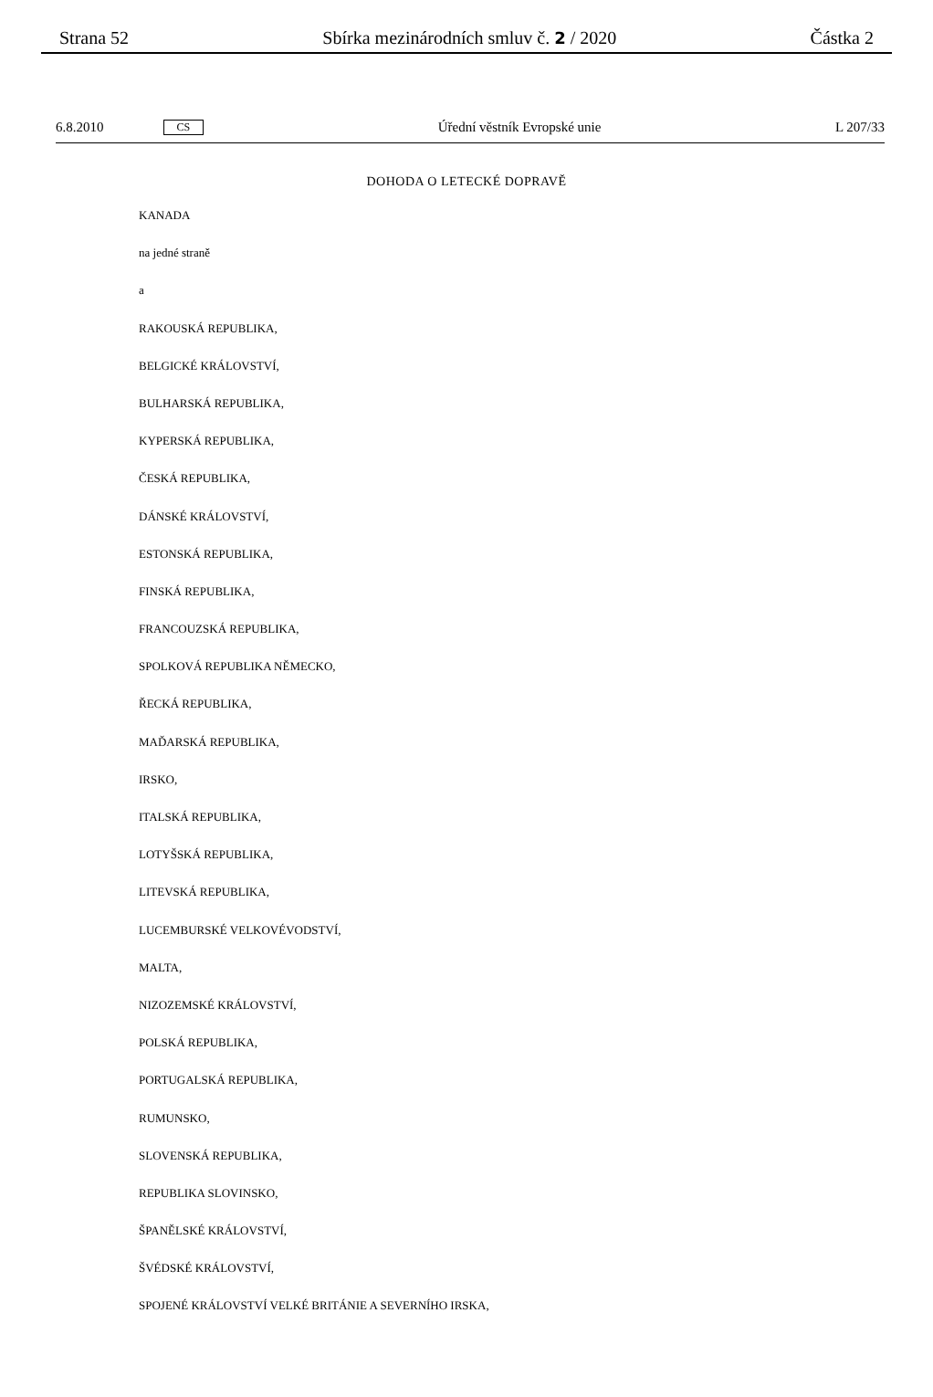Strana 52 Sbírka mezinárodních smluv č. 2 / 2020 Částka 2
6.8.2010 CS Úřední věstník Evropské unie L 207/33
DOHODA O LETECKÉ DOPRAVĚ
KANADA
na jedné straně
a
RAKOUSKÁ REPUBLIKA,
BELGICKÉ KRÁLOVSTVÍ,
BULHARSKÁ REPUBLIKA,
KYPERSKÁ REPUBLIKA,
ČESKÁ REPUBLIKA,
DÁNSKÉ KRÁLOVSTVÍ,
ESTONSKÁ REPUBLIKA,
FINSKÁ REPUBLIKA,
FRANCOUZSKÁ REPUBLIKA,
SPOLKOVÁ REPUBLIKA NĚMECKO,
ŘECKÁ REPUBLIKA,
MAĎARSKÁ REPUBLIKA,
IRSKO,
ITALSKÁ REPUBLIKA,
LOTYŠSKÁ REPUBLIKA,
LITEVSKÁ REPUBLIKA,
LUCEMBURSKÉ VELKOVÉVODSTVÍ,
MALTA,
NIZOZEMSKÉ KRÁLOVSTVÍ,
POLSKÁ REPUBLIKA,
PORTUGALSKÁ REPUBLIKA,
RUMUNSKO,
SLOVENSKÁ REPUBLIKA,
REPUBLIKA SLOVINSKO,
ŠPANĚLSKÉ KRÁLOVSTVÍ,
ŠVÉDSKÉ KRÁLOVSTVÍ,
SPOJENÉ KRÁLOVSTVÍ VELKÉ BRITÁNIE A SEVERNÍHO IRSKA,